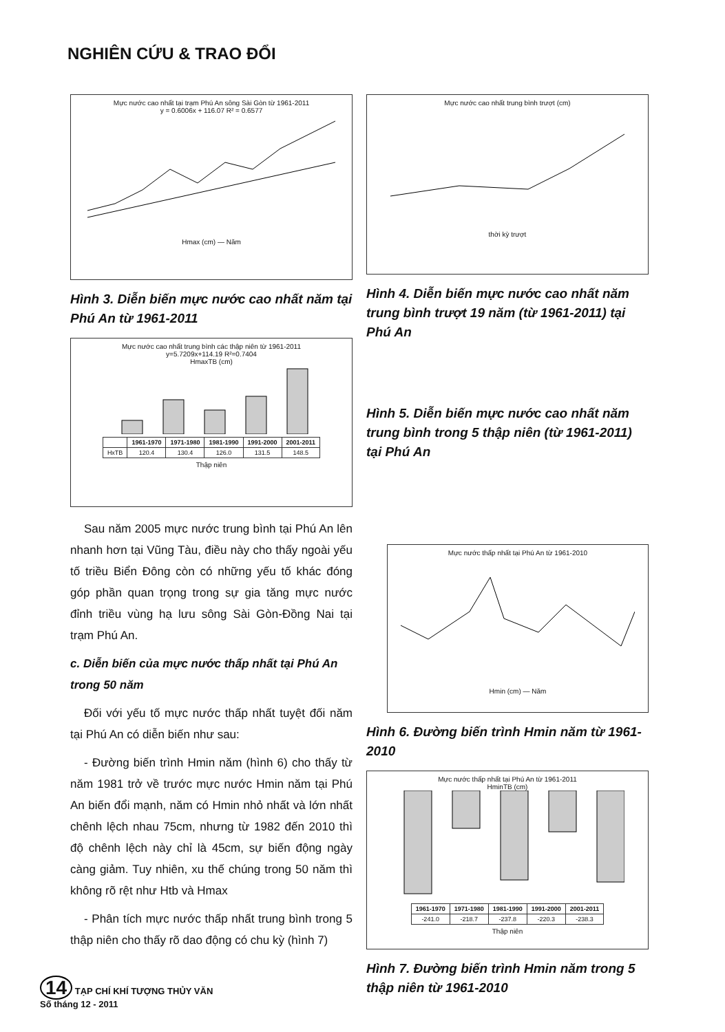NGHIÊN CỨU & TRAO ĐỔI
Mực nước cao nhất tại trạm Phú An sông Sài Gòn từ 1961-2011
y = 0.6006x + 116.07 R² = 0.6577 Hmax (cm) — Năm
Hình 3. Diễn biến mực nước cao nhất năm tại Phú An từ 1961-2011
Mực nước cao nhất trung bình các thập niên từ 1961-2011
y=5.7209x+114.19 R²=0.7404
HmaxTB (cm)
| | 1961-1970 | 1971-1980 | 1981-1990 | 1991-2000 | 2001-2011 |
| --- | --- | --- | --- | --- | --- |
| HxTB | 120.4 | 130.4 | 126.0 | 131.5 | 148.5 |
Thập niên
Sau năm 2005 mực nước trung bình tại Phú An lên nhanh hơn tại Vũng Tàu, điều này cho thấy ngoài yếu tố triều Biển Đông còn có những yếu tố khác đóng góp phần quan trọng trong sự gia tăng mực nước đỉnh triều vùng hạ lưu sông Sài Gòn-Đồng Nai tại trạm Phú An.
c. Diễn biến của mực nước thấp nhất tại Phú An trong 50 năm
Đối với yếu tố mực nước thấp nhất tuyệt đối năm tại Phú An có diễn biến như sau:
- Đường biến trình Hmin năm (hình 6) cho thấy từ năm 1981 trở về trước mực nước Hmin năm tại Phú An biến đổi mạnh, năm có Hmin nhỏ nhất và lớn nhất chênh lệch nhau 75cm, nhưng từ 1982 đến 2010 thì độ chênh lệch này chỉ là 45cm, sự biến động ngày càng giảm. Tuy nhiên, xu thế chúng trong 50 năm thì không rõ rệt như Htb và Hmax
- Phân tích mực nước thấp nhất trung bình trong 5 thập niên cho thấy rõ dao động có chu kỳ (hình 7)
Mực nước cao nhất trung bình trượt (cm) thời kỳ trượt
Hình 4. Diễn biến mực nước cao nhất năm trung bình trượt 19 năm (từ 1961-2011) tại Phú An
Hình 5. Diễn biến mực nước cao nhất năm trung bình trong 5 thập niên (từ 1961-2011) tại Phú An
Mực nước thấp nhất tại Phú An từ 1961-2010 Hmin (cm) — Năm
Hình 6. Đường biến trình Hmin năm từ 1961-2010
Mực nước thấp nhất tại Phú An từ 1961-2011
HminTB (cm)
| 1961-1970 | 1971-1980 | 1981-1990 | 1991-2000 | 2001-2011 |
| --- | --- | --- | --- | --- |
| -241.0 | -218.7 | -237.8 | -220.3 | -238.3 |
Thập niên
Hình 7. Đường biến trình Hmin năm trong 5 thập niên từ 1961-2010
14 TẠP CHÍ KHÍ TƯỢNG THỦY VĂN
Số tháng 12 - 2011